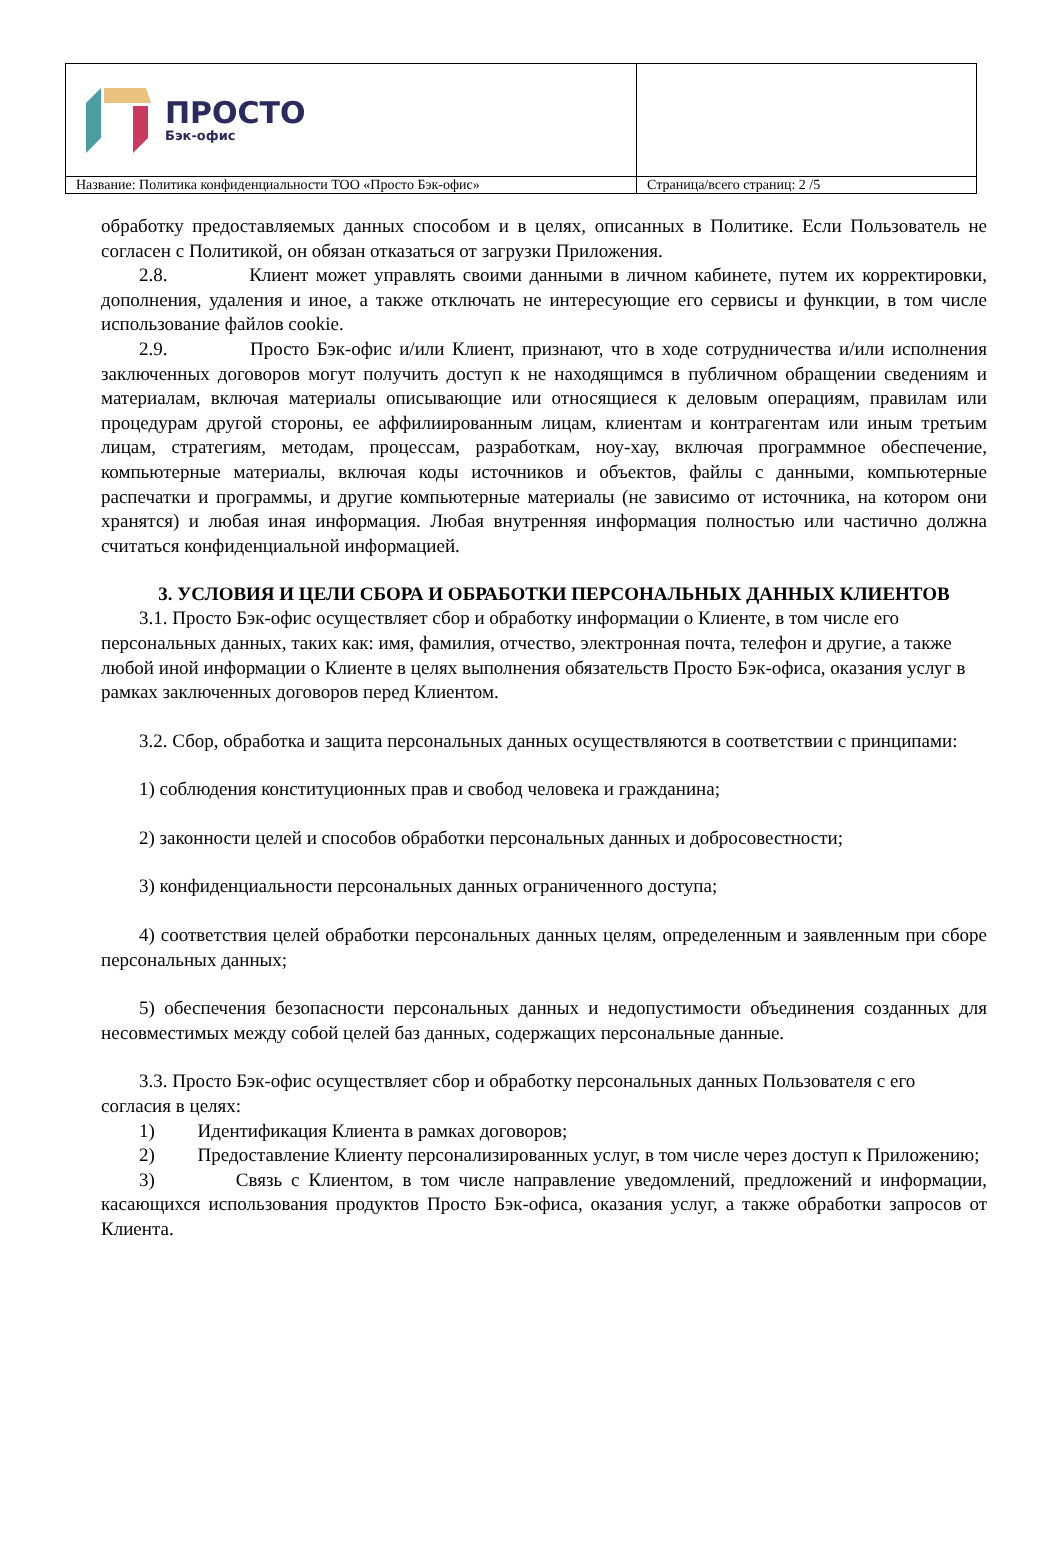| ПРОСТО Бэк-офис | |
| Название: Политика конфиденциальности ТОО «Просто Бэк-офис» | Страница/всего страниц: 2 /5 |
обработку предоставляемых данных способом и в целях, описанных в Политике. Если Пользователь не согласен с Политикой, он обязан отказаться от загрузки Приложения.
2.8. Клиент может управлять своими данными в личном кабинете, путем их корректировки, дополнения, удаления и иное, а также отключать не интересующие его сервисы и функции, в том числе использование файлов cookie.
2.9. Просто Бэк-офис и/или Клиент, признают, что в ходе сотрудничества и/или исполнения заключенных договоров могут получить доступ к не находящимся в публичном обращении сведениям и материалам, включая материалы описывающие или относящиеся к деловым операциям, правилам или процедурам другой стороны, ее аффилиированным лицам, клиентам и контрагентам или иным третьим лицам, стратегиям, методам, процессам, разработкам, ноу-хау, включая программное обеспечение, компьютерные материалы, включая коды источников и объектов, файлы с данными, компьютерные распечатки и программы, и другие компьютерные материалы (не зависимо от источника, на котором они хранятся) и любая иная информация. Любая внутренняя информация полностью или частично должна считаться конфиденциальной информацией.
3. УСЛОВИЯ И ЦЕЛИ СБОРА И ОБРАБОТКИ ПЕРСОНАЛЬНЫХ ДАННЫХ КЛИЕНТОВ
3.1. Просто Бэк-офис осуществляет сбор и обработку информации о Клиенте, в том числе его персональных данных, таких как: имя, фамилия, отчество, электронная почта, телефон и другие, а также любой иной информации о Клиенте в целях выполнения обязательств Просто Бэк-офиса, оказания услуг в рамках заключенных договоров перед Клиентом.
3.2. Сбор, обработка и защита персональных данных осуществляются в соответствии с принципами:
1) соблюдения конституционных прав и свобод человека и гражданина;
2) законности целей и способов обработки персональных данных и добросовестности;
3) конфиденциальности персональных данных ограниченного доступа;
4) соответствия целей обработки персональных данных целям, определенным и заявленным при сборе персональных данных;
5) обеспечения безопасности персональных данных и недопустимости объединения созданных для несовместимых между собой целей баз данных, содержащих персональные данные.
3.3. Просто Бэк-офис осуществляет сбор и обработку персональных данных Пользователя с его согласия в целях:
1) Идентификация Клиента в рамках договоров;
2) Предоставление Клиенту персонализированных услуг, в том числе через доступ к Приложению;
3) Связь с Клиентом, в том числе направление уведомлений, предложений и информации, касающихся использования продуктов Просто Бэк-офиса, оказания услуг, а также обработки запросов от Клиента.